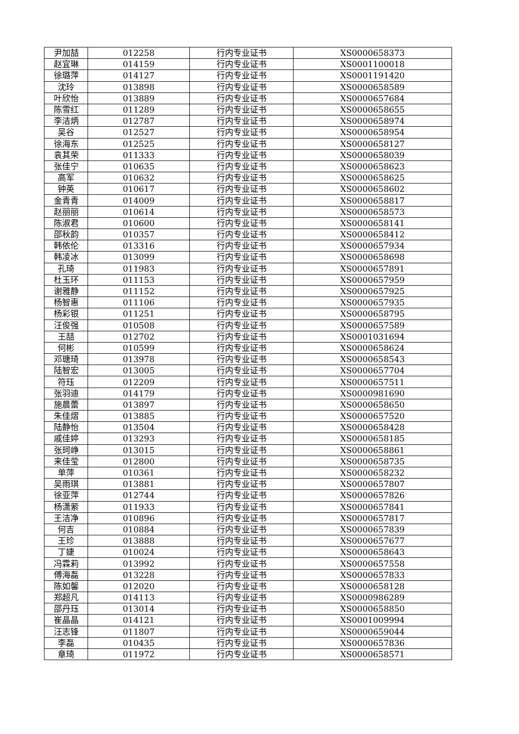| 尹加喆 | 012258 | 行内专业证书 | XS0000658373 |
| 赵宜琳 | 014159 | 行内专业证书 | XS0001100018 |
| 徐璐萍 | 014127 | 行内专业证书 | XS0001191420 |
| 沈玲 | 013898 | 行内专业证书 | XS0000658589 |
| 叶欣怡 | 013889 | 行内专业证书 | XS0000657684 |
| 陈雪红 | 011289 | 行内专业证书 | XS0000658655 |
| 李洁炳 | 012787 | 行内专业证书 | XS0000658974 |
| 吴谷 | 012527 | 行内专业证书 | XS0000658954 |
| 徐海东 | 012525 | 行内专业证书 | XS0000658127 |
| 袁其荣 | 011333 | 行内专业证书 | XS0000658039 |
| 张佳宁 | 010635 | 行内专业证书 | XS0000658623 |
| 高军 | 010632 | 行内专业证书 | XS0000658625 |
| 钟英 | 010617 | 行内专业证书 | XS0000658602 |
| 金青青 | 014009 | 行内专业证书 | XS0000658817 |
| 赵丽丽 | 010614 | 行内专业证书 | XS0000658573 |
| 陈淑君 | 010600 | 行内专业证书 | XS0000658141 |
| 邵秋韵 | 010357 | 行内专业证书 | XS0000658412 |
| 韩依伦 | 013316 | 行内专业证书 | XS0000657934 |
| 韩凌冰 | 013099 | 行内专业证书 | XS0000658698 |
| 孔琦 | 011983 | 行内专业证书 | XS0000657891 |
| 杜玉环 | 011153 | 行内专业证书 | XS0000657959 |
| 谢雅静 | 011152 | 行内专业证书 | XS0000657925 |
| 杨智惠 | 011106 | 行内专业证书 | XS0000657935 |
| 杨彩银 | 011251 | 行内专业证书 | XS0000658795 |
| 汪俊强 | 010508 | 行内专业证书 | XS0000657589 |
| 王喆 | 012702 | 行内专业证书 | XS0001031694 |
| 何彬 | 010599 | 行内专业证书 | XS0000658624 |
| 邓瑭琦 | 013978 | 行内专业证书 | XS0000658543 |
| 陆智宏 | 013005 | 行内专业证书 | XS0000657704 |
| 符珏 | 012209 | 行内专业证书 | XS0000657511 |
| 张羽迪 | 014179 | 行内专业证书 | XS0000981690 |
| 施晨蕾 | 013897 | 行内专业证书 | XS0000658650 |
| 朱佳熠 | 013885 | 行内专业证书 | XS0000657520 |
| 陆静怡 | 013504 | 行内专业证书 | XS0000658428 |
| 戚佳婷 | 013293 | 行内专业证书 | XS0000658185 |
| 张珂峥 | 013015 | 行内专业证书 | XS0000658861 |
| 来佳莹 | 012800 | 行内专业证书 | XS0000658735 |
| 单萍 | 010361 | 行内专业证书 | XS0000658232 |
| 吴雨琪 | 013881 | 行内专业证书 | XS0000657807 |
| 徐亚萍 | 012744 | 行内专业证书 | XS0000657826 |
| 杨潇萦 | 011933 | 行内专业证书 | XS0000657841 |
| 王洁净 | 010896 | 行内专业证书 | XS0000657817 |
| 何吉 | 010884 | 行内专业证书 | XS0000657839 |
| 王珍 | 013888 | 行内专业证书 | XS0000657677 |
| 丁婕 | 010024 | 行内专业证书 | XS0000658643 |
| 冯霖莉 | 013992 | 行内专业证书 | XS0000657558 |
| 傅海磊 | 013228 | 行内专业证书 | XS0000657833 |
| 陈如馨 | 012020 | 行内专业证书 | XS0000658128 |
| 郑超凡 | 014113 | 行内专业证书 | XS0000986289 |
| 邵丹珏 | 013014 | 行内专业证书 | XS0000658850 |
| 崔晶晶 | 014121 | 行内专业证书 | XS0001009994 |
| 汪志锋 | 011807 | 行内专业证书 | XS0000659044 |
| 李磊 | 010435 | 行内专业证书 | XS0000657836 |
| 章琦 | 011972 | 行内专业证书 | XS0000658571 |